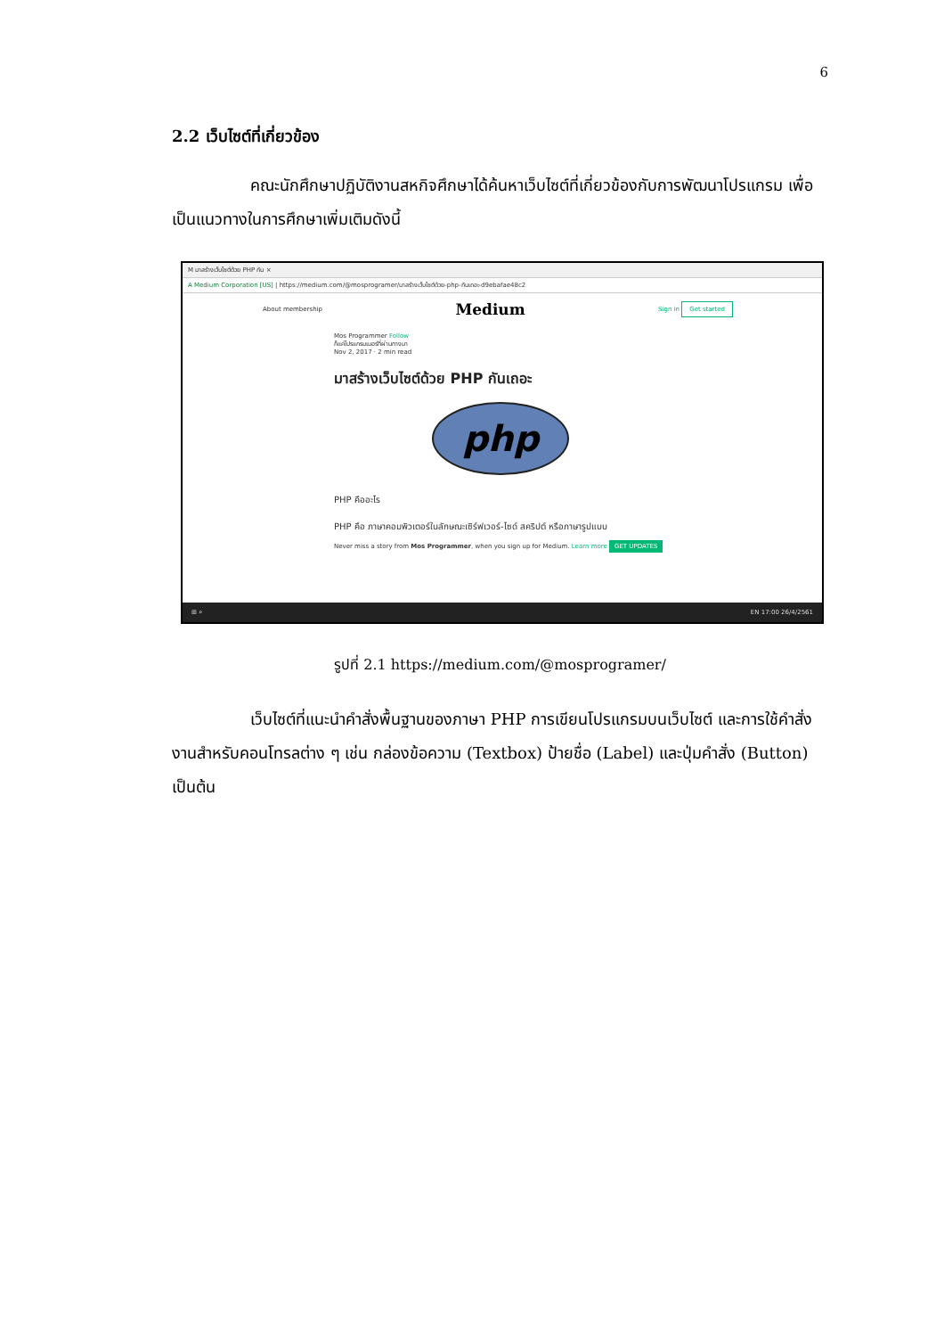6
2.2 เว็บไซต์ที่เกี่ยวข้อง
คณะนักศึกษาปฏิบัติงานสหกิจศึกษาได้ค้นหาเว็บไซต์ที่เกี่ยวข้องกับการพัฒนาโปรแกรม เพื่อเป็นแนวทางในการศึกษาเพิ่มเติมดังนี้
M มาสร้างเว็บไซต์ด้วย PHP กัน ×
A Medium Corporation [US] | https://medium.com/@mosprogramer/มาสร้างเว็บไซต์ด้วย-php-กันเถอะ-d9ebafae48c2
About membership Medium Sign in Get started
Mos Programmer Follow
ก็แค่โปรแกรมเมอร์ที่ผ่านทางมา
Nov 2, 2017 · 2 min read
มาสร้างเว็บไซต์ด้วย PHP กันเถอะ
php
PHP คืออะไร
PHP คือ ภาษาคอมพิวเตอร์ในลักษณะเซิร์ฟเวอร์-ไซด์ สคริปต์ หรือภาษารูปแบบ
Never miss a story from Mos Programmer, when you sign up for Medium. Learn more GET UPDATES
⊞ ⌕ EN 17:00 26/4/2561
รูปที่ 2.1 https://medium.com/@mosprogramer/
เว็บไซต์ที่แนะนำคำสั่งพื้นฐานของภาษา PHP การเขียนโปรแกรมบนเว็บไซต์ และการใช้คำสั่งงานสำหรับคอนโทรลต่าง ๆ เช่น กล่องข้อความ (Textbox) ป้ายชื่อ (Label) และปุ่มคำสั่ง (Button) เป็นต้น